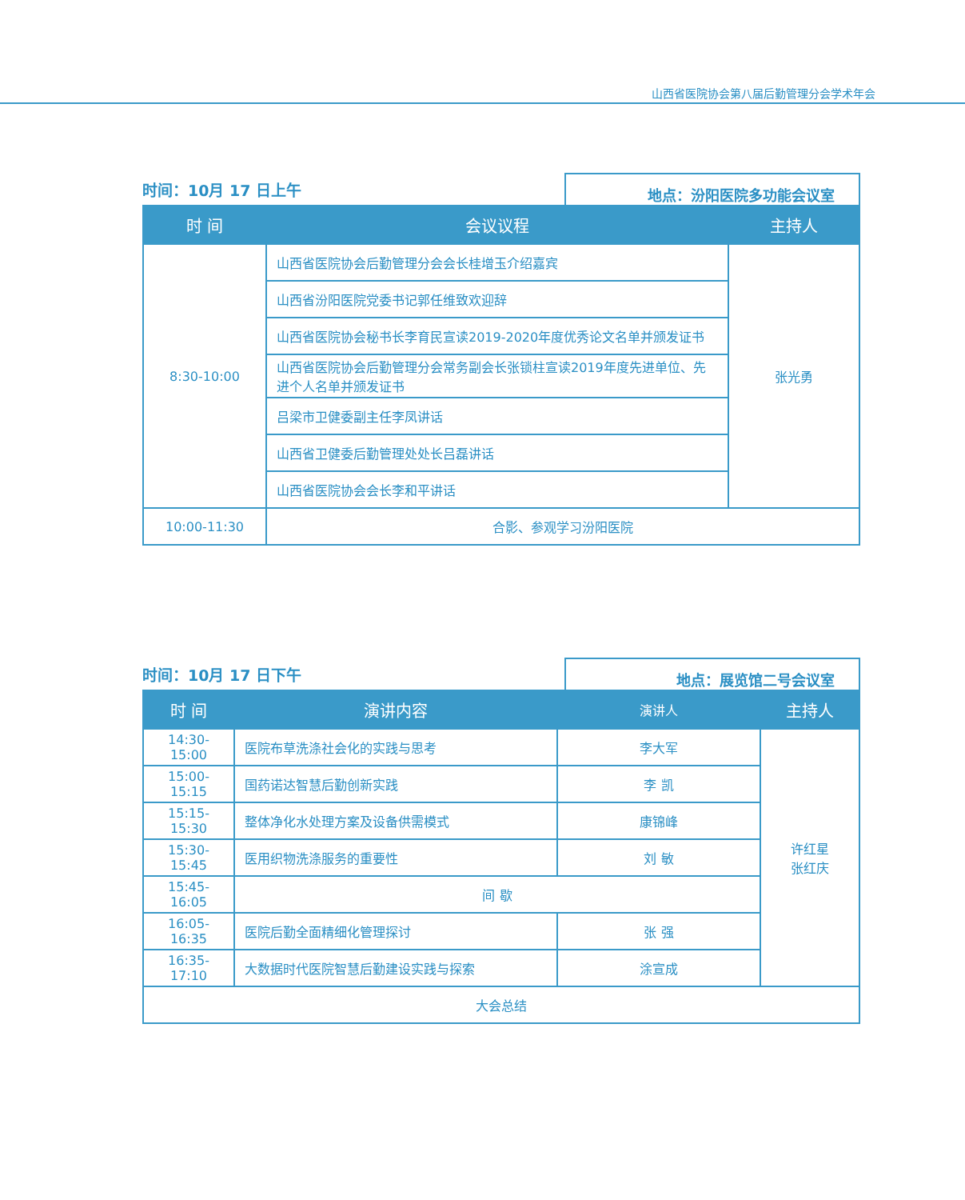山西省医院协会第八届后勤管理分会学术年会
时间：10月 17 日上午
地点：汾阳医院多功能会议室
| 时 间 | 会议议程 | 主持人 |
| --- | --- | --- |
| 8:30-10:00 | 山西省医院协会后勤管理分会会长桂增玉介绍嘉宾 | 张光勇 |
| | 山西省汾阳医院党委书记郭任维致欢迎辞 | |
| | 山西省医院协会秘书长李育民宣读2019-2020年度优秀论文名单并颁发证书 | |
| | 山西省医院协会后勤管理分会常务副会长张锁柱宣读2019年度先进单位、先进个人名单并颁发证书 | |
| | 吕梁市卫健委副主任李凤讲话 | |
| | 山西省卫健委后勤管理处处长吕磊讲话 | |
| | 山西省医院协会会长李和平讲话 | |
| 10:00-11:30 | 合影、参观学习汾阳医院 | |
时间：10月 17 日下午
地点：展览馆二号会议室
| 时 间 | 演讲内容 | 演讲人 | 主持人 |
| --- | --- | --- | --- |
| 14:30-15:00 | 医院布草洗涤社会化的实践与思考 | 李大军 | 许红星 张红庆 |
| 15:00-15:15 | 国药诺达智慧后勤创新实践 | 李 凯 | |
| 15:15-15:30 | 整体净化水处理方案及设备供需模式 | 康锦峰 | |
| 15:30-15:45 | 医用织物洗涤服务的重要性 | 刘 敏 | |
| 15:45-16:05 | 间 歇 | | |
| 16:05-16:35 | 医院后勤全面精细化管理探讨 | 张 强 | |
| 16:35-17:10 | 大数据时代医院智慧后勤建设实践与探索 | 涂宣成 | |
| 大会总结 | | | |